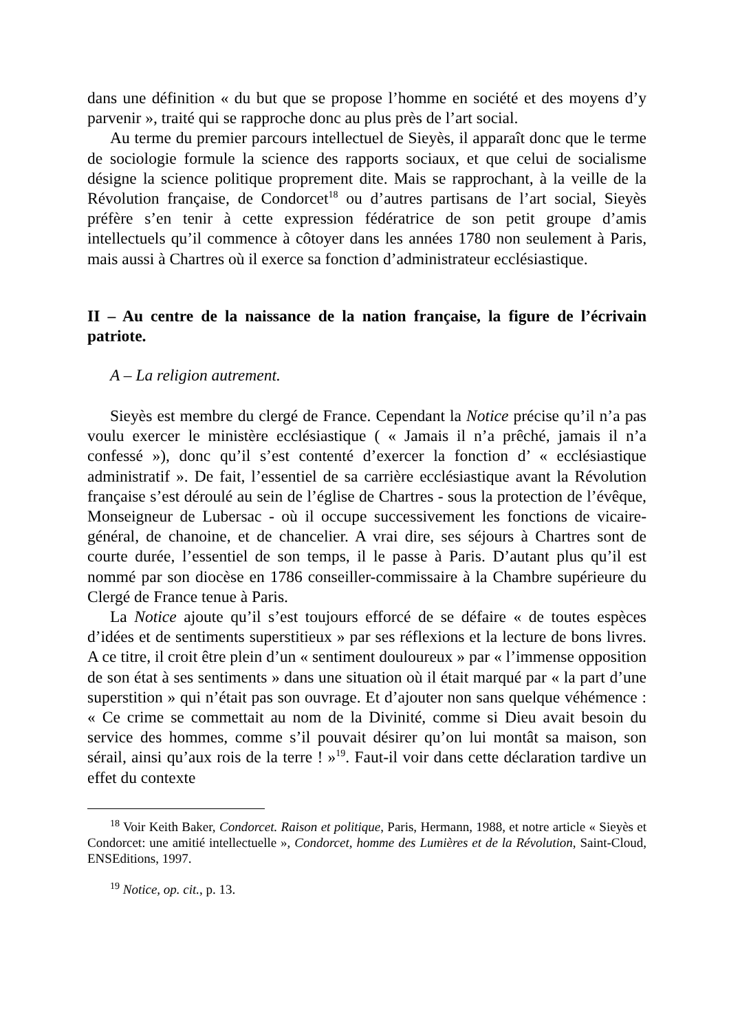dans une définition « du but que se propose l’homme en société et des moyens d’y parvenir », traité qui se rapproche donc au plus près de l’art social.
Au terme du premier parcours intellectuel de Sieyès, il apparaît donc que le terme de sociologie formule la science des rapports sociaux, et que celui de socialisme désigne la science politique proprement dite. Mais se rapprochant, à la veille de la Révolution française, de Condorcet<sup>18</sup> ou d’autres partisans de l’art social, Sieyès préfère s’en tenir à cette expression fédératrice de son petit groupe d’amis intellectuels qu’il commence à côtoyer dans les années 1780 non seulement à Paris, mais aussi à Chartres où il exerce sa fonction d’administrateur ecclésiastique.
II – Au centre de la naissance de la nation française, la figure de l’écrivain patriote.
A – La religion autrement.
Sieyès est membre du clergé de France. Cependant la Notice précise qu’il n’a pas voulu exercer le ministère ecclésiastique ( « Jamais il n’a prêché, jamais il n’a confessé »), donc qu’il s’est contenté d’exercer la fonction d’ « ecclésiastique administratif ». De fait, l’essentiel de sa carrière ecclésiastique avant la Révolution française s’est déroulé au sein de l’église de Chartres - sous la protection de l’évêque, Monseigneur de Lubersac - où il occupe successivement les fonctions de vicaire-général, de chanoine, et de chancelier. A vrai dire, ses séjours à Chartres sont de courte durée, l’essentiel de son temps, il le passe à Paris. D’autant plus qu’il est nommé par son diocèse en 1786 conseiller-commissaire à la Chambre supérieure du Clergé de France tenue à Paris.
La Notice ajoute qu’il s’est toujours efforcé de se défaire « de toutes espèces d’idées et de sentiments superstitieux » par ses réflexions et la lecture de bons livres. A ce titre, il croit être plein d’un « sentiment douloureux » par « l’immense opposition de son état à ses sentiments » dans une situation où il était marqué par « la part d’une superstition » qui n’était pas son ouvrage. Et d’ajouter non sans quelque véhémence : « Ce crime se commettait au nom de la Divinité, comme si Dieu avait besoin du service des hommes, comme s’il pouvait désirer qu’on lui montât sa maison, son sérail, ainsi qu’aux rois de la terre ! »<sup>19</sup>. Faut-il voir dans cette déclaration tardive un effet du contexte
<sup>18</sup> Voir Keith Baker, Condorcet. Raison et politique, Paris, Hermann, 1988, et notre article « Sieyès et Condorcet: une amitié intellectuelle », Condorcet, homme des Lumières et de la Révolution, Saint-Cloud, ENSEditions, 1997.
<sup>19</sup> Notice, op. cit., p. 13.